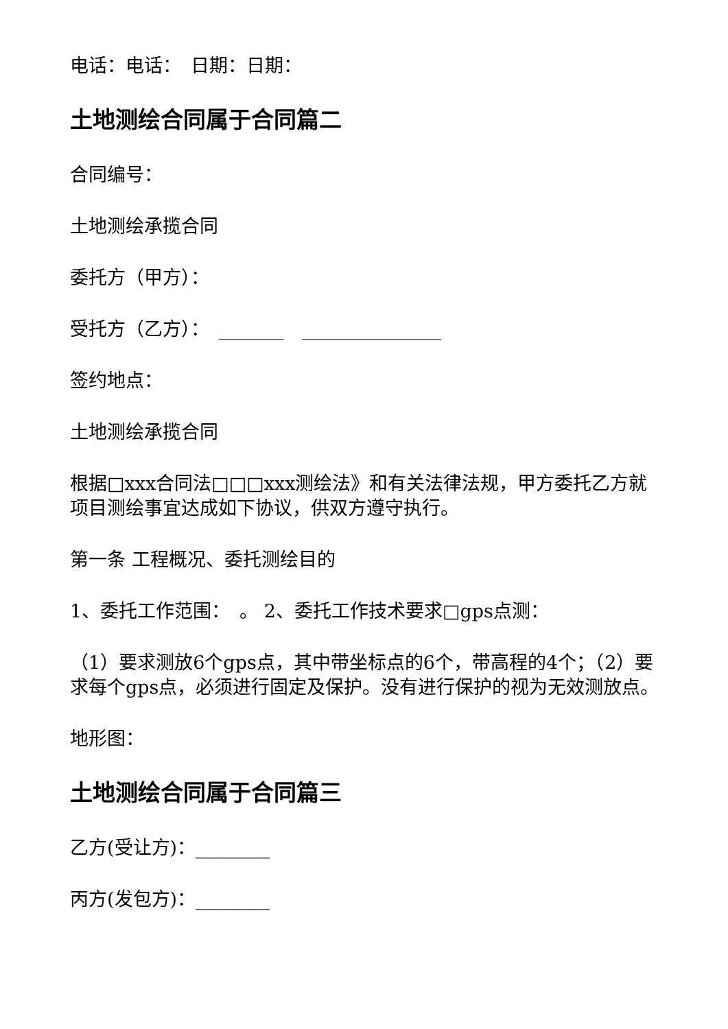电话：电话：　日期：日期：
土地测绘合同属于合同篇二
合同编号：
土地测绘承揽合同
委托方（甲方）：
受托方（乙方）：　_______　_______________
签约地点：
土地测绘承揽合同
根据□xxx合同法□□□xxx测绘法》和有关法律法规，甲方委托乙方就 项目测绘事宜达成如下协议，供双方遵守执行。
第一条 工程概况、委托测绘目的
1、委托工作范围：　。 2、委托工作技术要求□gps点测：
（1）要求测放6个gps点，其中带坐标点的6个，带高程的4个；（2）要求每个gps点，必须进行固定及保护。没有进行保护的视为无效测放点。
地形图：
土地测绘合同属于合同篇三
乙方(受让方)：________
丙方(发包方)：________